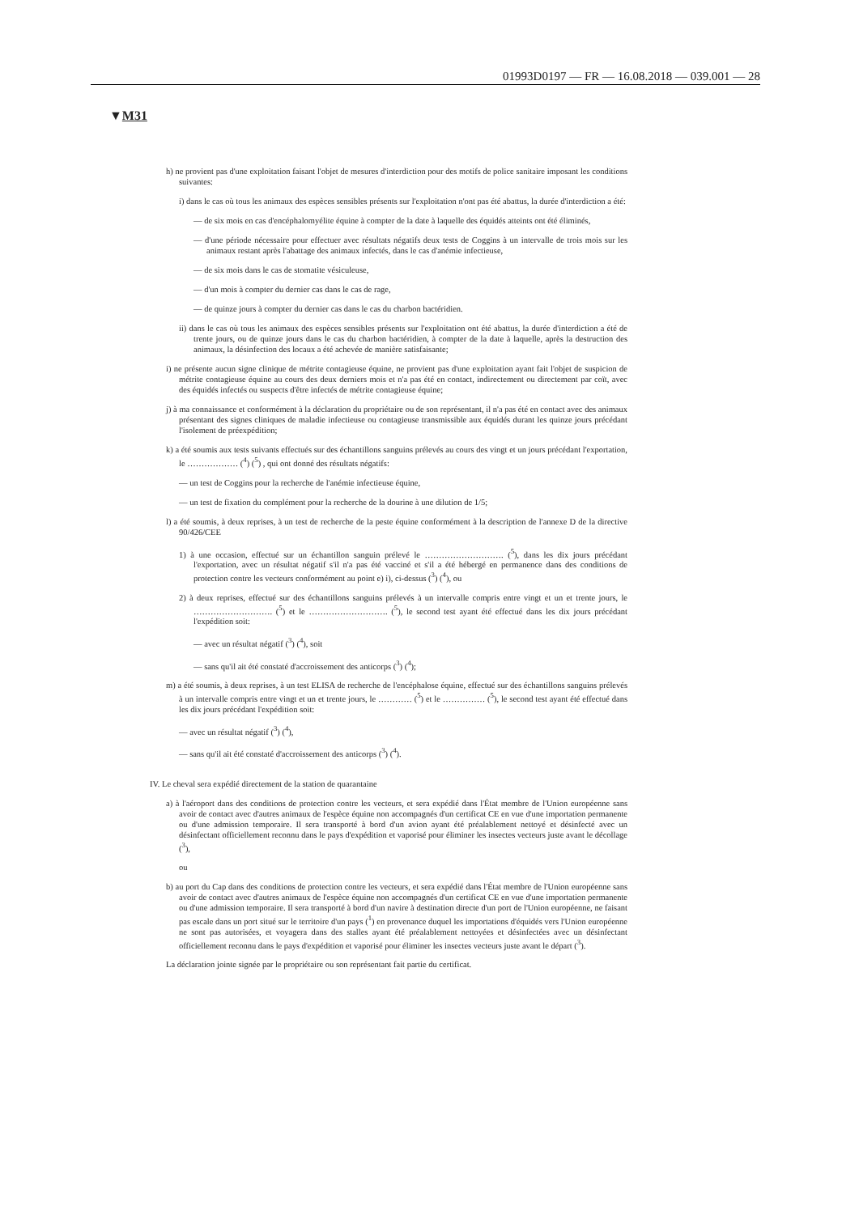01993D0197 — FR — 16.08.2018 — 039.001 — 28
▼M31
h) ne provient pas d'une exploitation faisant l'objet de mesures d'interdiction pour des motifs de police sanitaire imposant les conditions suivantes:
i) dans le cas où tous les animaux des espèces sensibles présents sur l'exploitation n'ont pas été abattus, la durée d'interdiction a été:
— de six mois en cas d'encéphalomyélite équine à compter de la date à laquelle des équidés atteints ont été éliminés,
— d'une période nécessaire pour effectuer avec résultats négatifs deux tests de Coggins à un intervalle de trois mois sur les animaux restant après l'abattage des animaux infectés, dans le cas d'anémie infectieuse,
— de six mois dans le cas de stomatite vésiculeuse,
— d'un mois à compter du dernier cas dans le cas de rage,
— de quinze jours à compter du dernier cas dans le cas du charbon bactéridien.
ii) dans le cas où tous les animaux des espèces sensibles présents sur l'exploitation ont été abattus, la durée d'interdiction a été de trente jours, ou de quinze jours dans le cas du charbon bactéridien, à compter de la date à laquelle, après la destruction des animaux, la désinfection des locaux a été achevée de manière satisfaisante;
i) ne présente aucun signe clinique de métrite contagieuse équine, ne provient pas d'une exploitation ayant fait l'objet de suspicion de métrite contagieuse équine au cours des deux derniers mois et n'a pas été en contact, indirectement ou directement par coït, avec des équidés infectés ou suspects d'être infectés de métrite contagieuse équine;
j) à ma connaissance et conformément à la déclaration du propriétaire ou de son représentant, il n'a pas été en contact avec des animaux présentant des signes cliniques de maladie infectieuse ou contagieuse transmissible aux équidés durant les quinze jours précédant l'isolement de préexpédition;
k) a été soumis aux tests suivants effectués sur des échantillons sanguins prélevés au cours des vingt et un jours précédant l'exportation, le ……………… (<sup>4</sup>) (<sup>5</sup>) , qui ont donné des résultats négatifs:
— un test de Coggins pour la recherche de l'anémie infectieuse équine,
— un test de fixation du complément pour la recherche de la dourine à une dilution de 1/5;
l) a été soumis, à deux reprises, à un test de recherche de la peste équine conformément à la description de l'annexe D de la directive 90/426/CEE
1) à une occasion, effectué sur un échantillon sanguin prélevé le ………………………. (<sup>5</sup>), dans les dix jours précédant l'exportation, avec un résultat négatif s'il n'a pas été vacciné et s'il a été hébergé en permanence dans des conditions de protection contre les vecteurs conformément au point e) i), ci-dessus (<sup>3</sup>) (<sup>4</sup>), ou
2) à deux reprises, effectué sur des échantillons sanguins prélevés à un intervalle compris entre vingt et un et trente jours, le ………………………. (<sup>5</sup>) et le ………………………. (<sup>5</sup>), le second test ayant été effectué dans les dix jours précédant l'expédition soit:
— avec un résultat négatif (<sup>3</sup>) (<sup>4</sup>), soit
— sans qu'il ait été constaté d'accroissement des anticorps (<sup>3</sup>) (<sup>4</sup>);
m) a été soumis, à deux reprises, à un test ELISA de recherche de l'encéphalose équine, effectué sur des échantillons sanguins prélevés à un intervalle compris entre vingt et un et trente jours, le ………… (<sup>5</sup>) et le …………… (<sup>5</sup>), le second test ayant été effectué dans les dix jours précédant l'expédition soit:
— avec un résultat négatif (<sup>3</sup>) (<sup>4</sup>),
— sans qu'il ait été constaté d'accroissement des anticorps (<sup>3</sup>) (<sup>4</sup>).
IV. Le cheval sera expédié directement de la station de quarantaine
a) à l'aéroport dans des conditions de protection contre les vecteurs, et sera expédié dans l'État membre de l'Union européenne sans avoir de contact avec d'autres animaux de l'espèce équine non accompagnés d'un certificat CE en vue d'une importation permanente ou d'une admission temporaire. Il sera transporté à bord d'un avion ayant été préalablement nettoyé et désinfecté avec un désinfectant officiellement reconnu dans le pays d'expédition et vaporisé pour éliminer les insectes vecteurs juste avant le décollage (<sup>3</sup>),
ou
b) au port du Cap dans des conditions de protection contre les vecteurs, et sera expédié dans l'État membre de l'Union européenne sans avoir de contact avec d'autres animaux de l'espèce équine non accompagnés d'un certificat CE en vue d'une importation permanente ou d'une admission temporaire. Il sera transporté à bord d'un navire à destination directe d'un port de l'Union européenne, ne faisant pas escale dans un port situé sur le territoire d'un pays (<sup>1</sup>) en provenance duquel les importations d'équidés vers l'Union européenne ne sont pas autorisées, et voyagera dans des stalles ayant été préalablement nettoyées et désinfectées avec un désinfectant officiellement reconnu dans le pays d'expédition et vaporisé pour éliminer les insectes vecteurs juste avant le départ (<sup>3</sup>).
La déclaration jointe signée par le propriétaire ou son représentant fait partie du certificat.